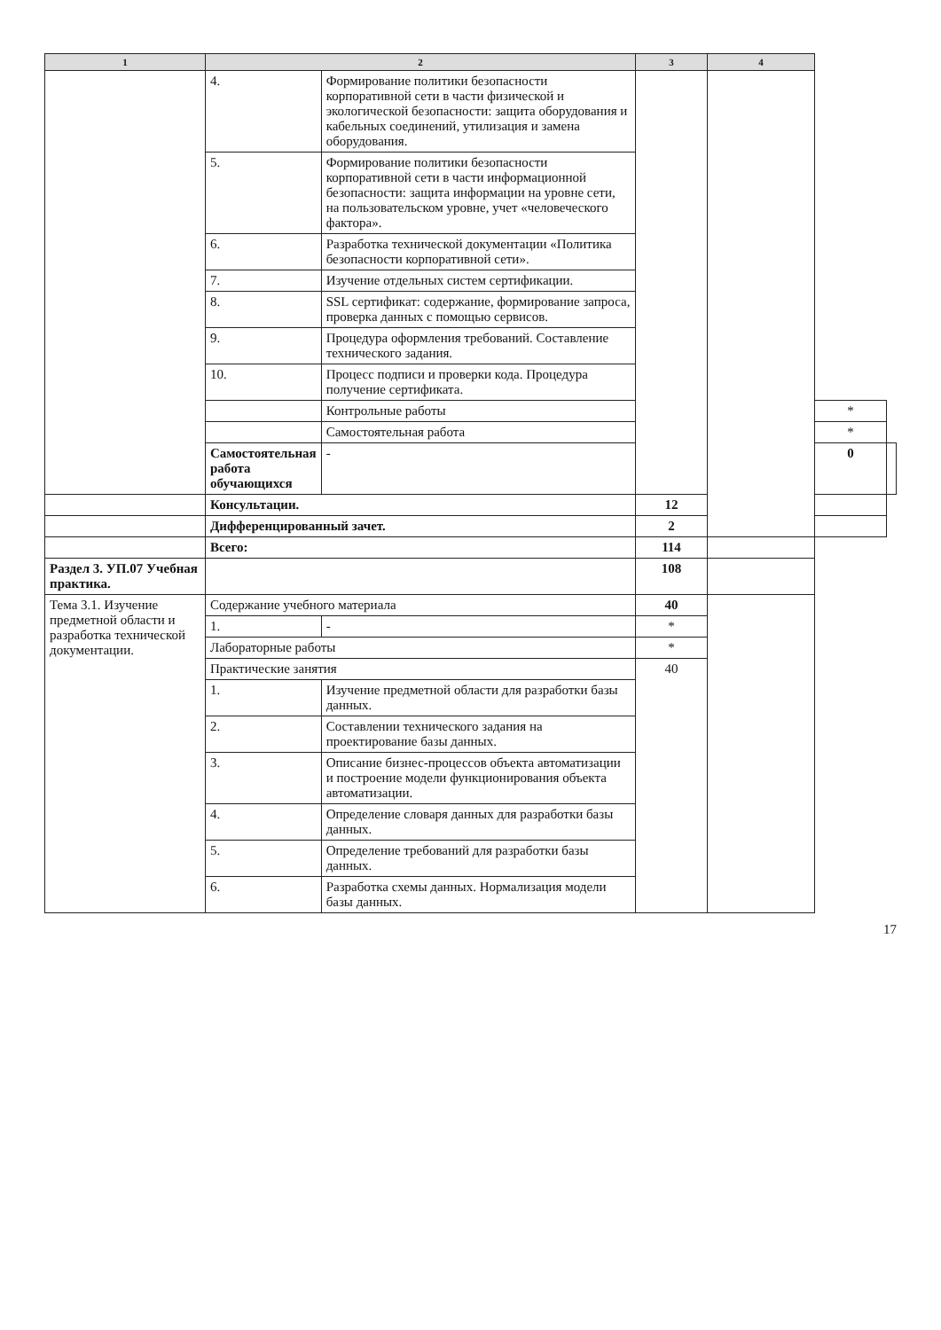| 1 | 2 | | 3 | 4 | | |
| --- | --- | --- | --- | --- | --- | --- |
| | 4. | Формирование политики безопасности корпоративной сети в части физической и экологической безопасности: защита оборудования и кабельных соединений, утилизация и замена оборудования. | | | | |
| | 5. | Формирование политики безопасности корпоративной сети в части информационной безопасности: защита информации на уровне сети, на пользовательском уровне, учет «человеческого фактора». | | | | |
| | 6. | Разработка технической документации «Политика безопасности корпоративной сети». | | | | |
| | 7. | Изучение отдельных систем сертификации. | | | | |
| | 8. | SSL сертификат: содержание, формирование запроса, проверка данных с помощью сервисов. | | | | |
| | 9. | Процедура оформления требований. Составление технического задания. | | | | |
| | 10. | Процесс подписи и проверки кода. Процедура получение сертификата. | | | | |
| | | Контрольные работы | | | * | |
| | | Самостоятельная работа | | | * | |
| | Самостоятельная работа обучающихся | - | | | 0 | |
| | Консультации. | | 12 | | | |
| | Дифференцированный зачет. | | 2 | | | |
| | Всего: | | 114 | | | |
| Раздел 3. УП.07 Учебная практика. | | | 108 | | | |
| Тема 3.1. Изучение предметной области и разработка технической документации. | Содержание учебного материала | | 40 | | | |
| | 1. | - | * | | | |
| | Лабораторные работы | | * | | | |
| | Практические занятия | | 40 | | | |
| | 1. | Изучение предметной области для разработки базы данных. | | | | |
| | 2. | Составлении технического задания на проектирование базы данных. | | | | |
| | 3. | Описание бизнес-процессов объекта автоматизации и построение модели функционирования объекта автоматизации. | | | | |
| | 4. | Определение словаря данных для разработки базы данных. | | | | |
| | 5. | Определение требований для разработки базы данных. | | | | |
| | 6. | Разработка схемы данных. Нормализация модели базы данных. | | | | |
17